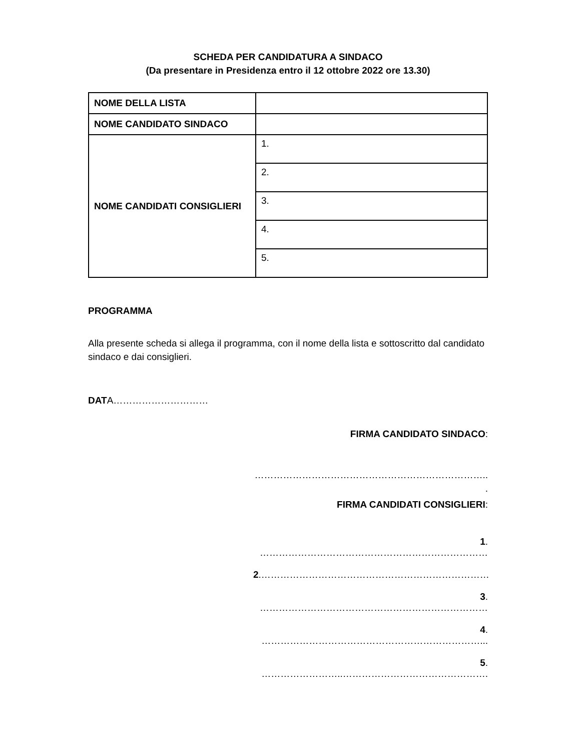SCHEDA PER CANDIDATURA A SINDACO
(Da presentare in Presidenza entro il 12 ottobre 2022 ore 13.30)
| NOME DELLA LISTA | |
| NOME CANDIDATO SINDACO | |
| NOME CANDIDATI CONSIGLIERI | 1. |
| | 2. |
| | 3. |
| | 4. |
| | 5. |
PROGRAMMA
Alla presente scheda si allega il programma, con il nome della lista e sottoscritto dal candidato sindaco e dai consiglieri.
DATA…………………………
FIRMA CANDIDATO SINDACO:
………………………………………………………………..
.
FIRMA CANDIDATI CONSIGLIERI:
1. ………………………………………………………………
2.………………………………………………………………
3. ………………………………………………………………
4. ……………………………………………………………...
5. ……………………..……………………………………….